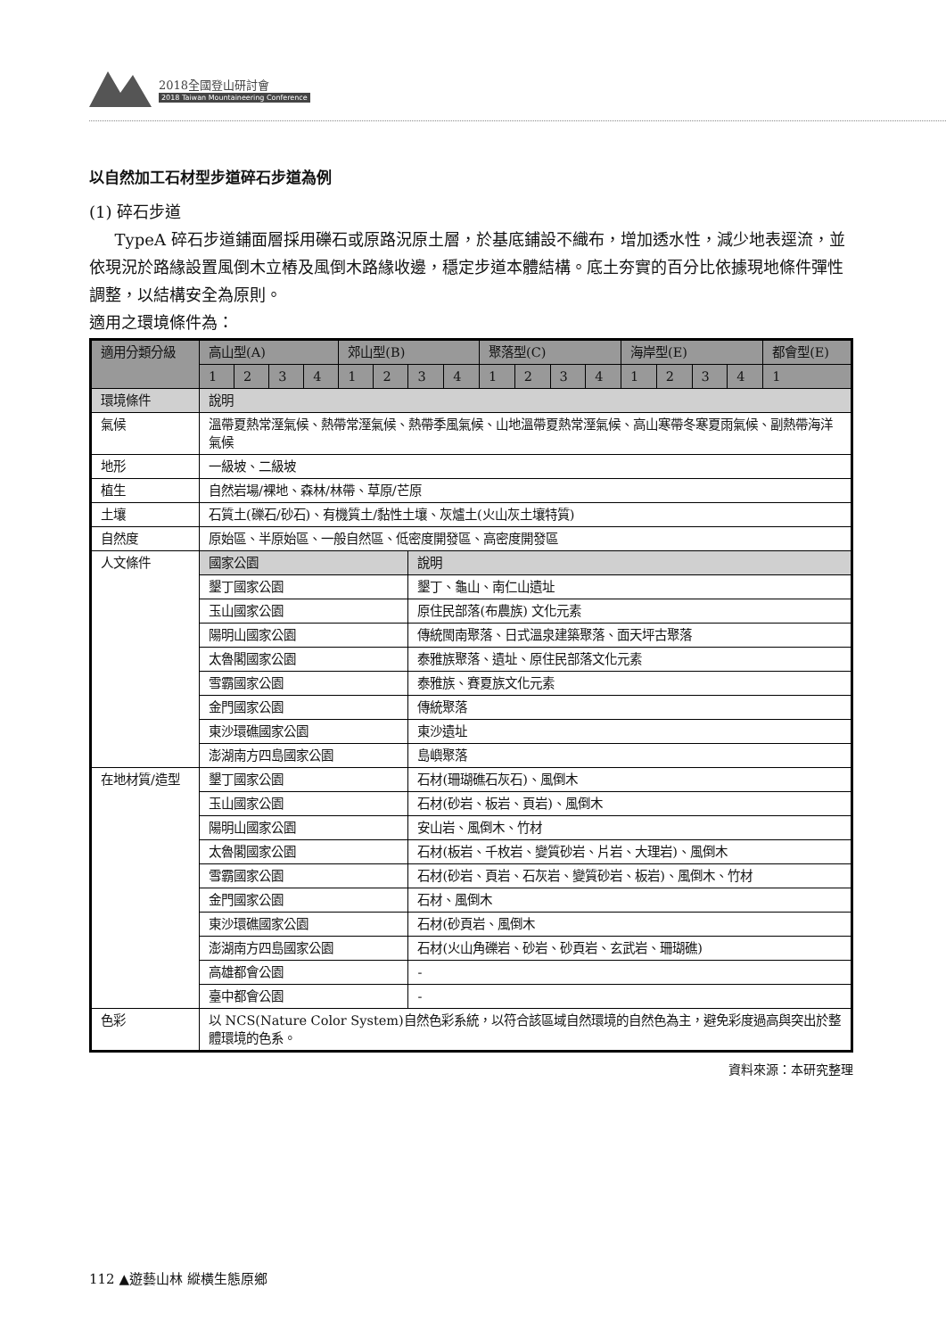2018全國登山研討會
2018 Taiwan Mountaineering Conference
以自然加工石材型步道碎石步道為例
(1) 碎石步道
TypeA 碎石步道鋪面層採用礫石或原路況原土層，於基底鋪設不織布，增加透水性，減少地表逕流，並依現況於路緣設置風倒木立樁及風倒木路緣收邊，穩定步道本體結構。底土夯實的百分比依據現地條件彈性調整，以結構安全為原則。
適用之環境條件為：
| 適用分類分級 | 高山型(A) | | | | 郊山型(B) | | | | 聚落型(C) | | | | 海岸型(E) | | | | 都會型(E) |
| --- | --- | --- | --- | --- | --- | --- | --- | --- | --- | --- | --- | --- | --- | --- | --- | --- | --- |
| | 1 | 2 | 3 | 4 | 1 | 2 | 3 | 4 | 1 | 2 | 3 | 4 | 1 | 2 | 3 | 4 | 1 |
| 環境條件 | 說明 | | | | | | | | | | | | | | | | |
| 氣候 | 溫帶夏熱常溼氣候、熱帶常溼氣候、熱帶季風氣候、山地溫帶夏熱常溼氣候、高山寒帶冬寒夏雨氣候、副熱帶海洋氣候 | | | | | | | | | | | | | | | | |
| 地形 | 一級坡、二級坡 | | | | | | | | | | | | | | | | |
| 植生 | 自然岩場/裸地、森林/林帶、草原/芒原 | | | | | | | | | | | | | | | | |
| 土壤 | 石質土(礫石/砂石)、有機質土/黏性土壤、灰爐土(火山灰土壤特質) | | | | | | | | | | | | | | | | |
| 自然度 | 原始區、半原始區、一般自然區、低密度開發區、高密度開發區 | | | | | | | | | | | | | | | | |
| 人文條件 | 國家公園 | | | | | | 說明 | | | | | | | | | | |
| | 墾丁國家公園 | | | | | | 墾丁、龜山、南仁山遺址 | | | | | | | | | | |
| | 玉山國家公園 | | | | | | 原住民部落(布農族) 文化元素 | | | | | | | | | | |
| | 陽明山國家公園 | | | | | | 傳統閩南聚落、日式溫泉建築聚落、面天坪古聚落 | | | | | | | | | | |
| | 太魯閣國家公園 | | | | | | 泰雅族聚落、遺址、原住民部落文化元素 | | | | | | | | | | |
| | 雪霸國家公園 | | | | | | 泰雅族、賽夏族文化元素 | | | | | | | | | | |
| | 金門國家公園 | | | | | | 傳統聚落 | | | | | | | | | | |
| | 東沙環礁國家公園 | | | | | | 東沙遺址 | | | | | | | | | | |
| | 澎湖南方四島國家公園 | | | | | | 島嶼聚落 | | | | | | | | | | |
| 在地材質/造型 | 墾丁國家公園 | | | | | | 石材(珊瑚礁石灰石)、風倒木 | | | | | | | | | | |
| | 玉山國家公園 | | | | | | 石材(砂岩、板岩、頁岩)、風倒木 | | | | | | | | | | |
| | 陽明山國家公園 | | | | | | 安山岩、風倒木、竹材 | | | | | | | | | | |
| | 太魯閣國家公園 | | | | | | 石材(板岩、千枚岩、變質砂岩、片岩、大理岩)、風倒木 | | | | | | | | | | |
| | 雪霸國家公園 | | | | | | 石材(砂岩、頁岩、石灰岩、變質砂岩、板岩)、風倒木、竹材 | | | | | | | | | | |
| | 金門國家公園 | | | | | | 石材、風倒木 | | | | | | | | | | |
| | 東沙環礁國家公園 | | | | | | 石材(砂頁岩、風倒木 | | | | | | | | | | |
| | 澎湖南方四島國家公園 | | | | | | 石材(火山角礫岩、砂岩、砂頁岩、玄武岩、珊瑚礁) | | | | | | | | | | |
| | 高雄都會公園 | | | | | | - | | | | | | | | | | |
| | 臺中都會公園 | | | | | | - | | | | | | | | | | |
| 色彩 | 以 NCS(Nature Color System)自然色彩系統，以符合該區域自然環境的自然色為主，避免彩度過高與突出於整體環境的色系。 | | | | | | | | | | | | | | | | |
資料來源：本研究整理
112 ▲遊藝山林 縱橫生態原鄉